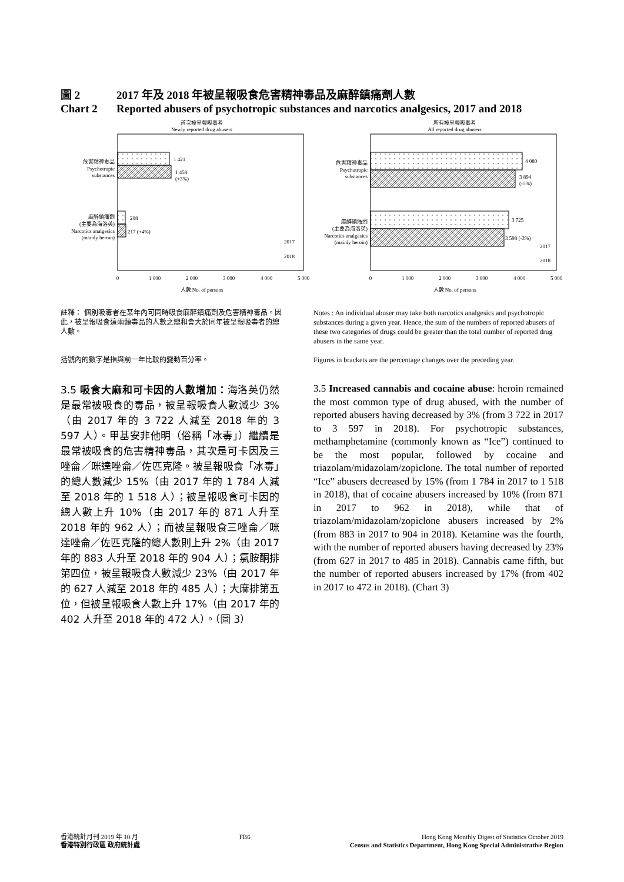圖 2 2017 年及 2018 年被呈報吸食危害精神毒品及麻醉鎮痛劑人數
Chart 2 Reported abusers of psychotropic substances and narcotics analgesics, 2017 and 2018
首次被呈報吸毒者
Newly reported drug abusers
1 421
1 458
(+3%)
208
217 (+4%)
危害精神毒品
Psychotropic
substances
麻醉鎮痛劑
(主要為海洛英)
Narcotics analgesics
(mainly heroin)
2017
2018
0
1 000
2 000
3 000
4 000
5 000
人數 No. of persons
所有被呈報吸毒者
All reported drug abusers
4 080
3 894
(-5%)
3 725
3 598 (-3%)
危害精神毒品
Psychotropic
substances
麻醉鎮痛劑
(主要為海洛英)
Narcotics analgesics
(mainly heroin)
2017
2018
0
1 000
2 000
3 000
4 000
5 000
人數 No. of persons
註釋： 個別吸毒者在某年內可同時吸食麻醉鎮痛劑及危害精神毒品。因此，被呈報吸食這兩類毒品的人數之總和會大於同年被呈報吸毒者的總人數。
括號內的數字是指與前一年比較的變動百分率。
Notes : An individual abuser may take both narcotics analgesics and psychotropic substances during a given year. Hence, the sum of the numbers of reported abusers of these two categories of drugs could be greater than the total number of reported drug abusers in the same year.
Figures in brackets are the percentage changes over the preceding year.
3.5 吸食大麻和可卡因的人數增加：海洛英仍然是最常被吸食的毒品，被呈報吸食人數減少 3%（由 2017 年的 3 722 人減至 2018 年的 3 597 人）。甲基安非他明（俗稱「冰毒」）繼續是最常被吸食的危害精神毒品，其次是可卡因及三唑侖／咪達唑侖／佐匹克隆。被呈報吸食「冰毒」的總人數減少 15%（由 2017 年的 1 784 人減至 2018 年的 1 518 人）；被呈報吸食可卡因的總人數上升 10%（由 2017 年的 871 人升至 2018 年的 962 人）；而被呈報吸食三唑侖／咪達唑侖／佐匹克隆的總人數則上升 2%（由 2017 年的 883 人升至 2018 年的 904 人）；氯胺酮排第四位，被呈報吸食人數減少 23%（由 2017 年的 627 人減至 2018 年的 485 人）；大麻排第五位，但被呈報吸食人數上升 17%（由 2017 年的 402 人升至 2018 年的 472 人）。（圖 3）
3.5 Increased cannabis and cocaine abuse: heroin remained the most common type of drug abused, with the number of reported abusers having decreased by 3% (from 3 722 in 2017 to 3 597 in 2018). For psychotropic substances, methamphetamine (commonly known as “Ice”) continued to be the most popular, followed by cocaine and triazolam/midazolam/zopiclone. The total number of reported “Ice” abusers decreased by 15% (from 1 784 in 2017 to 1 518 in 2018), that of cocaine abusers increased by 10% (from 871 in 2017 to 962 in 2018), while that of triazolam/midazolam/zopiclone abusers increased by 2% (from 883 in 2017 to 904 in 2018). Ketamine was the fourth, with the number of reported abusers having decreased by 23% (from 627 in 2017 to 485 in 2018). Cannabis came fifth, but the number of reported abusers increased by 17% (from 402 in 2017 to 472 in 2018). (Chart 3)
香港統計月刊 2019 年 10 月
香港特別行政區 政府統計處
FB6 Hong Kong Monthly Digest of Statistics October 2019
Census and Statistics Department, Hong Kong Special Administrative Region